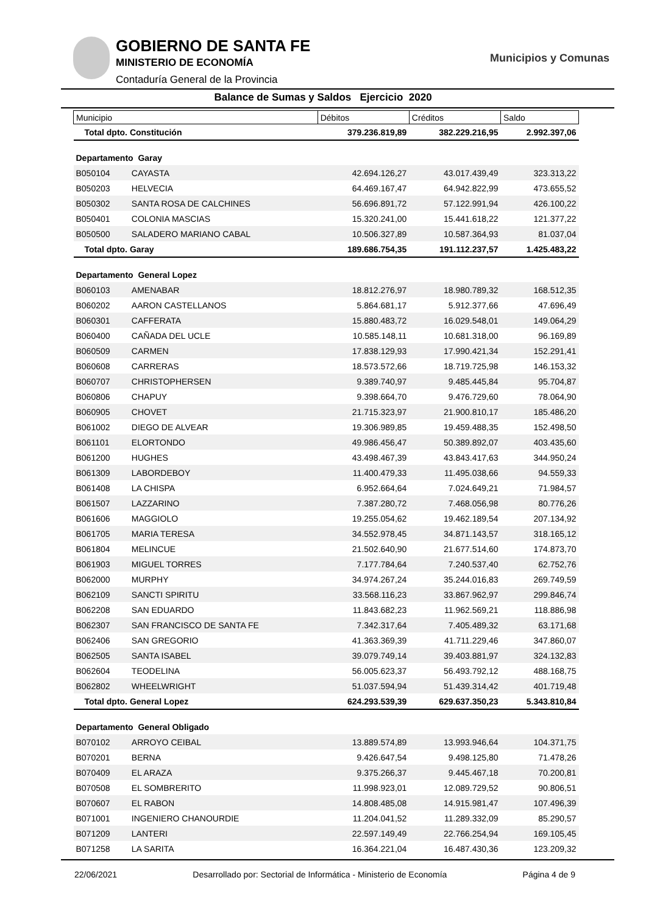GOBIERNO DE SANTA FE
MINISTERIO DE ECONOMÍA
Contaduría General de la Provincia
Municipios y Comunas
Balance de Sumas y Saldos Ejercicio 2020
| Municipio | | Débitos | Créditos | Saldo |
| --- | --- | --- | --- | --- |
| Total dpto. Constitución | | 379.236.819,89 | 382.229.216,95 | 2.992.397,06 |
| Departamento Garay | | | | |
| B050104 | CAYASTA | 42.694.126,27 | 43.017.439,49 | 323.313,22 |
| B050203 | HELVECIA | 64.469.167,47 | 64.942.822,99 | 473.655,52 |
| B050302 | SANTA ROSA DE CALCHINES | 56.696.891,72 | 57.122.991,94 | 426.100,22 |
| B050401 | COLONIA MASCIAS | 15.320.241,00 | 15.441.618,22 | 121.377,22 |
| B050500 | SALADERO MARIANO CABAL | 10.506.327,89 | 10.587.364,93 | 81.037,04 |
| Total dpto. Garay | | 189.686.754,35 | 191.112.237,57 | 1.425.483,22 |
| Departamento General Lopez | | | | |
| B060103 | AMENABAR | 18.812.276,97 | 18.980.789,32 | 168.512,35 |
| B060202 | AARON CASTELLANOS | 5.864.681,17 | 5.912.377,66 | 47.696,49 |
| B060301 | CAFFERATA | 15.880.483,72 | 16.029.548,01 | 149.064,29 |
| B060400 | CAÑADA DEL UCLE | 10.585.148,11 | 10.681.318,00 | 96.169,89 |
| B060509 | CARMEN | 17.838.129,93 | 17.990.421,34 | 152.291,41 |
| B060608 | CARRERAS | 18.573.572,66 | 18.719.725,98 | 146.153,32 |
| B060707 | CHRISTOPHERSEN | 9.389.740,97 | 9.485.445,84 | 95.704,87 |
| B060806 | CHAPUY | 9.398.664,70 | 9.476.729,60 | 78.064,90 |
| B060905 | CHOVET | 21.715.323,97 | 21.900.810,17 | 185.486,20 |
| B061002 | DIEGO DE ALVEAR | 19.306.989,85 | 19.459.488,35 | 152.498,50 |
| B061101 | ELORTONDO | 49.986.456,47 | 50.389.892,07 | 403.435,60 |
| B061200 | HUGHES | 43.498.467,39 | 43.843.417,63 | 344.950,24 |
| B061309 | LABORDEBOY | 11.400.479,33 | 11.495.038,66 | 94.559,33 |
| B061408 | LA CHISPA | 6.952.664,64 | 7.024.649,21 | 71.984,57 |
| B061507 | LAZZARINO | 7.387.280,72 | 7.468.056,98 | 80.776,26 |
| B061606 | MAGGIOLO | 19.255.054,62 | 19.462.189,54 | 207.134,92 |
| B061705 | MARIA TERESA | 34.552.978,45 | 34.871.143,57 | 318.165,12 |
| B061804 | MELINCUE | 21.502.640,90 | 21.677.514,60 | 174.873,70 |
| B061903 | MIGUEL TORRES | 7.177.784,64 | 7.240.537,40 | 62.752,76 |
| B062000 | MURPHY | 34.974.267,24 | 35.244.016,83 | 269.749,59 |
| B062109 | SANCTI SPIRITU | 33.568.116,23 | 33.867.962,97 | 299.846,74 |
| B062208 | SAN EDUARDO | 11.843.682,23 | 11.962.569,21 | 118.886,98 |
| B062307 | SAN FRANCISCO DE SANTA FE | 7.342.317,64 | 7.405.489,32 | 63.171,68 |
| B062406 | SAN GREGORIO | 41.363.369,39 | 41.711.229,46 | 347.860,07 |
| B062505 | SANTA ISABEL | 39.079.749,14 | 39.403.881,97 | 324.132,83 |
| B062604 | TEODELINA | 56.005.623,37 | 56.493.792,12 | 488.168,75 |
| B062802 | WHEELWRIGHT | 51.037.594,94 | 51.439.314,42 | 401.719,48 |
| Total dpto. General Lopez | | 624.293.539,39 | 629.637.350,23 | 5.343.810,84 |
| Departamento General Obligado | | | | |
| B070102 | ARROYO CEIBAL | 13.889.574,89 | 13.993.946,64 | 104.371,75 |
| B070201 | BERNA | 9.426.647,54 | 9.498.125,80 | 71.478,26 |
| B070409 | EL ARAZA | 9.375.266,37 | 9.445.467,18 | 70.200,81 |
| B070508 | EL SOMBRERITO | 11.998.923,01 | 12.089.729,52 | 90.806,51 |
| B070607 | EL RABON | 14.808.485,08 | 14.915.981,47 | 107.496,39 |
| B071001 | INGENIERO CHANOURDIE | 11.204.041,52 | 11.289.332,09 | 85.290,57 |
| B071209 | LANTERI | 22.597.149,49 | 22.766.254,94 | 169.105,45 |
| B071258 | LA SARITA | 16.364.221,04 | 16.487.430,36 | 123.209,32 |
22/06/2021 Desarrollado por: Sectorial de Informática - Ministerio de Economía Página 4 de 9